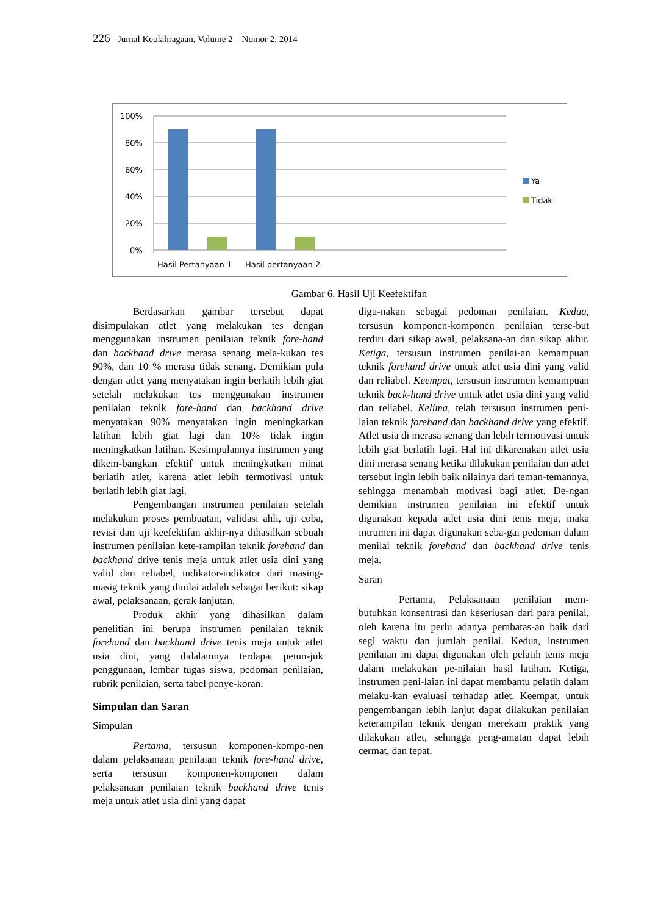226 - Jurnal Keolahragaan, Volume 2 – Nomor 2, 2014
100%
80%
60%
40%
20%
0%
Hasil Pertanyaan 1
Hasil pertanyaan 2
Ya
Tidak
Gambar 6. Hasil Uji Keefektifan
Berdasarkan gambar tersebut dapat disimpulakan atlet yang melakukan tes dengan menggunakan instrumen penilaian teknik fore-hand dan backhand drive merasa senang mela-kukan tes 90%, dan 10 % merasa tidak senang. Demikian pula dengan atlet yang menyatakan ingin berlatih lebih giat setelah melakukan tes menggunakan instrumen penilaian teknik fore-hand dan backhand drive menyatakan 90% menyatakan ingin meningkatkan latihan lebih giat lagi dan 10% tidak ingin meningkatkan latihan. Kesimpulannya instrumen yang dikem-bangkan efektif untuk meningkatkan minat berlatih atlet, karena atlet lebih termotivasi untuk berlatih lebih giat lagi.
Pengembangan instrumen penilaian setelah melakukan proses pembuatan, validasi ahli, uji coba, revisi dan uji keefektifan akhir-nya dihasilkan sebuah instrumen penilaian kete-rampilan teknik forehand dan backhand drive tenis meja untuk atlet usia dini yang valid dan reliabel, indikator-indikator dari masing-masig teknik yang dinilai adalah sebagai berikut: sikap awal, pelaksanaan, gerak lanjutan.
Produk akhir yang dihasilkan dalam penelitian ini berupa instrumen penilaian teknik forehand dan backhand drive tenis meja untuk atlet usia dini, yang didalamnya terdapat petun-juk penggunaan, lembar tugas siswa, pedoman penilaian, rubrik penilaian, serta tabel penye-koran.
Simpulan dan Saran
Simpulan
Pertama, tersusun komponen-kompo-nen dalam pelaksanaan penilaian teknik fore-hand drive, serta tersusun komponen-komponen dalam pelaksanaan penilaian teknik backhand drive tenis meja untuk atlet usia dini yang dapat
digu-nakan sebagai pedoman penilaian. Kedua, tersusun komponen-komponen penilaian terse-but terdiri dari sikap awal, pelaksana-an dan sikap akhir. Ketiga, tersusun instrumen penilai-an kemampuan teknik forehand drive untuk atlet usia dini yang valid dan reliabel. Keempat, tersusun instrumen kemampuan teknik back-hand drive untuk atlet usia dini yang valid dan reliabel. Kelima, telah tersusun instrumen peni-laian teknik forehand dan backhand drive yang efektif. Atlet usia di merasa senang dan lebih termotivasi untuk lebih giat berlatih lagi. Hal ini dikarenakan atlet usia dini merasa senang ketika dilakukan penilaian dan atlet tersebut ingin lebih baik nilainya dari teman-temannya, sehingga menambah motivasi bagi atlet. De-ngan demikian instrumen penilaian ini efektif untuk digunakan kepada atlet usia dini tenis meja, maka intrumen ini dapat digunakan seba-gai pedoman dalam menilai teknik forehand dan backhand drive tenis meja.
Saran
Pertama, Pelaksanaan penilaian mem-butuhkan konsentrasi dan keseriusan dari para penilai, oleh karena itu perlu adanya pembatas-an baik dari segi waktu dan jumlah penilai. Kedua, instrumen penilaian ini dapat digunakan oleh pelatih tenis meja dalam melakukan pe-nilaian hasil latihan. Ketiga, instrumen peni-laian ini dapat membantu pelatih dalam melaku-kan evaluasi terhadap atlet. Keempat, untuk pengembangan lebih lanjut dapat dilakukan penilaian keterampilan teknik dengan merekam praktik yang dilakukan atlet, sehingga peng-amatan dapat lebih cermat, dan tepat.